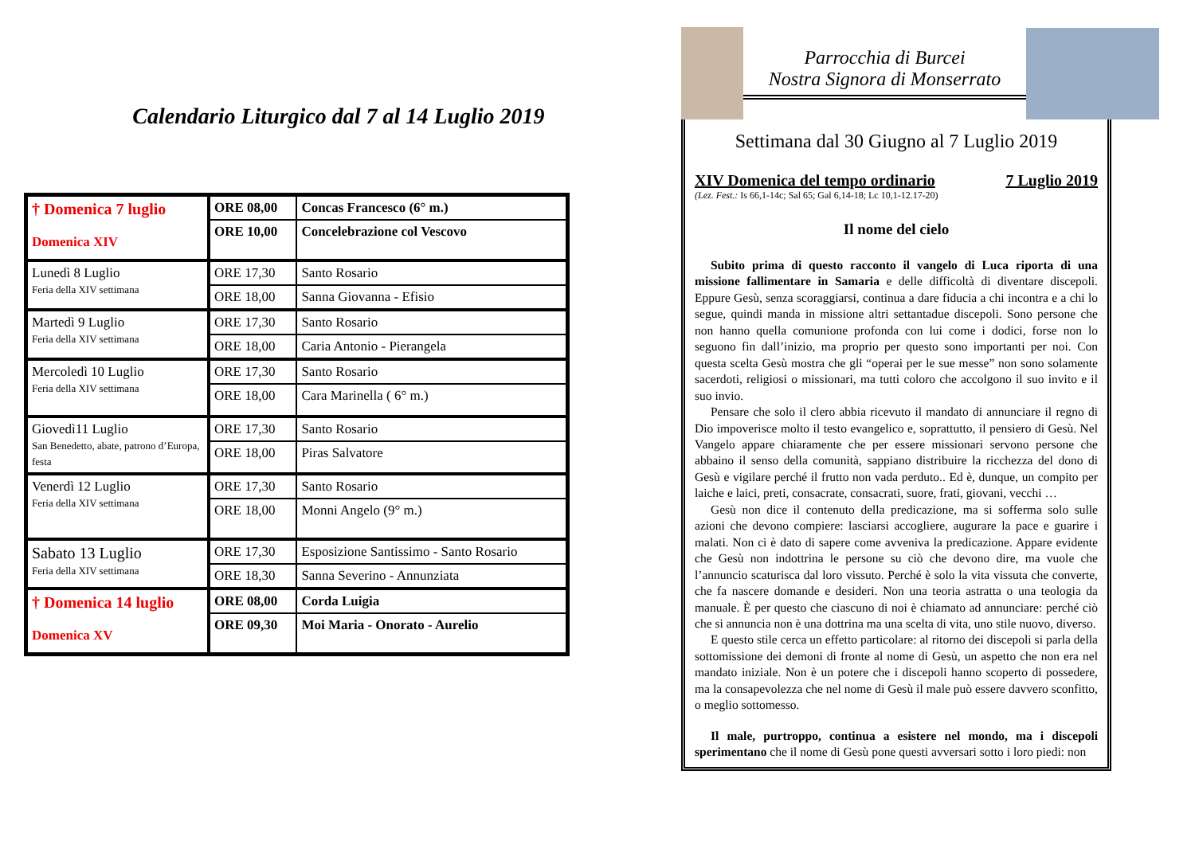Calendario Liturgico dal 7 al 14 Luglio 2019
| † Domenica 7 luglio Domenica XIV | ORE 08,00 | Concas Francesco (6° m.) |
| | ORE 10,00 | Concelebrazione col Vescovo |
| Lunedì 8 Luglio Feria della XIV settimana | ORE 17,30 | Santo Rosario |
| | ORE 18,00 | Sanna Giovanna - Efisio |
| Martedì 9 Luglio Feria della XIV settimana | ORE 17,30 | Santo Rosario |
| | ORE 18,00 | Caria Antonio - Pierangela |
| Mercoledì 10 Luglio Feria della XIV settimana | ORE 17,30 | Santo Rosario |
| | ORE 18,00 | Cara Marinella ( 6° m.) |
| Giovedì11 Luglio San Benedetto, abate, patrono d’Europa, festa | ORE 17,30 | Santo Rosario |
| | ORE 18,00 | Piras Salvatore |
| Venerdì 12 Luglio Feria della XIV settimana | ORE 17,30 | Santo Rosario |
| | ORE 18,00 | Monni Angelo (9° m.) |
| Sabato 13 Luglio Feria della XIV settimana | ORE 17,30 | Esposizione Santissimo - Santo Rosario |
| | ORE 18,30 | Sanna Severino - Annunziata |
| † Domenica 14 luglio Domenica XV | ORE 08,00 | Corda Luigia |
| | ORE 09,30 | Moi Maria - Onorato - Aurelio |
Parrocchia di Burcei
Nostra Signora di Monserrato
Settimana dal 30 Giugno al 7 Luglio 2019
XIV Domenica del tempo ordinario 7 Luglio 2019
(Lez. Fest.: Is 66,1-14c; Sal 65; Gal 6,14-18; Lc 10,1-12.17-20)
Il nome del cielo
Subito prima di questo racconto il vangelo di Luca riporta di una missione fallimentare in Samaria e delle difficoltà di diventare discepoli. Eppure Gesù, senza scoraggiarsi, continua a dare fiducia a chi incontra e a chi lo segue, quindi manda in missione altri settantadue discepoli. Sono persone che non hanno quella comunione profonda con lui come i dodici, forse non lo seguono fin dall’inizio, ma proprio per questo sono importanti per noi. Con questa scelta Gesù mostra che gli “operai per le sue messe” non sono solamente sacerdoti, religiosi o missionari, ma tutti coloro che accolgono il suo invito e il suo invio.
Pensare che solo il clero abbia ricevuto il mandato di annunciare il regno di Dio impoverisce molto il testo evangelico e, soprattutto, il pensiero di Gesù. Nel Vangelo appare chiaramente che per essere missionari servono persone che abbaino il senso della comunità, sappiano distribuire la ricchezza del dono di Gesù e vigilare perché il frutto non vada perduto.. Ed è, dunque, un compito per laiche e laici, preti, consacrate, consacrati, suore, frati, giovani, vecchi …
Gesù non dice il contenuto della predicazione, ma si sofferma solo sulle azioni che devono compiere: lasciarsi accogliere, augurare la pace e guarire i malati. Non ci è dato di sapere come avveniva la predicazione. Appare evidente che Gesù non indottrina le persone su ciò che devono dire, ma vuole che l’annuncio scaturisca dal loro vissuto. Perché è solo la vita vissuta che converte, che fa nascere domande e desideri. Non una teoria astratta o una teologia da manuale. È per questo che ciascuno di noi è chiamato ad annunciare: perché ciò che si annuncia non è una dottrina ma una scelta di vita, uno stile nuovo, diverso.
E questo stile cerca un effetto particolare: al ritorno dei discepoli si parla della sottomissione dei demoni di fronte al nome di Gesù, un aspetto che non era nel mandato iniziale. Non è un potere che i discepoli hanno scoperto di possedere, ma la consapevolezza che nel nome di Gesù il male può essere davvero sconfitto, o meglio sottomesso.
Il male, purtroppo, continua a esistere nel mondo, ma i discepoli sperimentano che il nome di Gesù pone questi avversari sotto i loro piedi: non